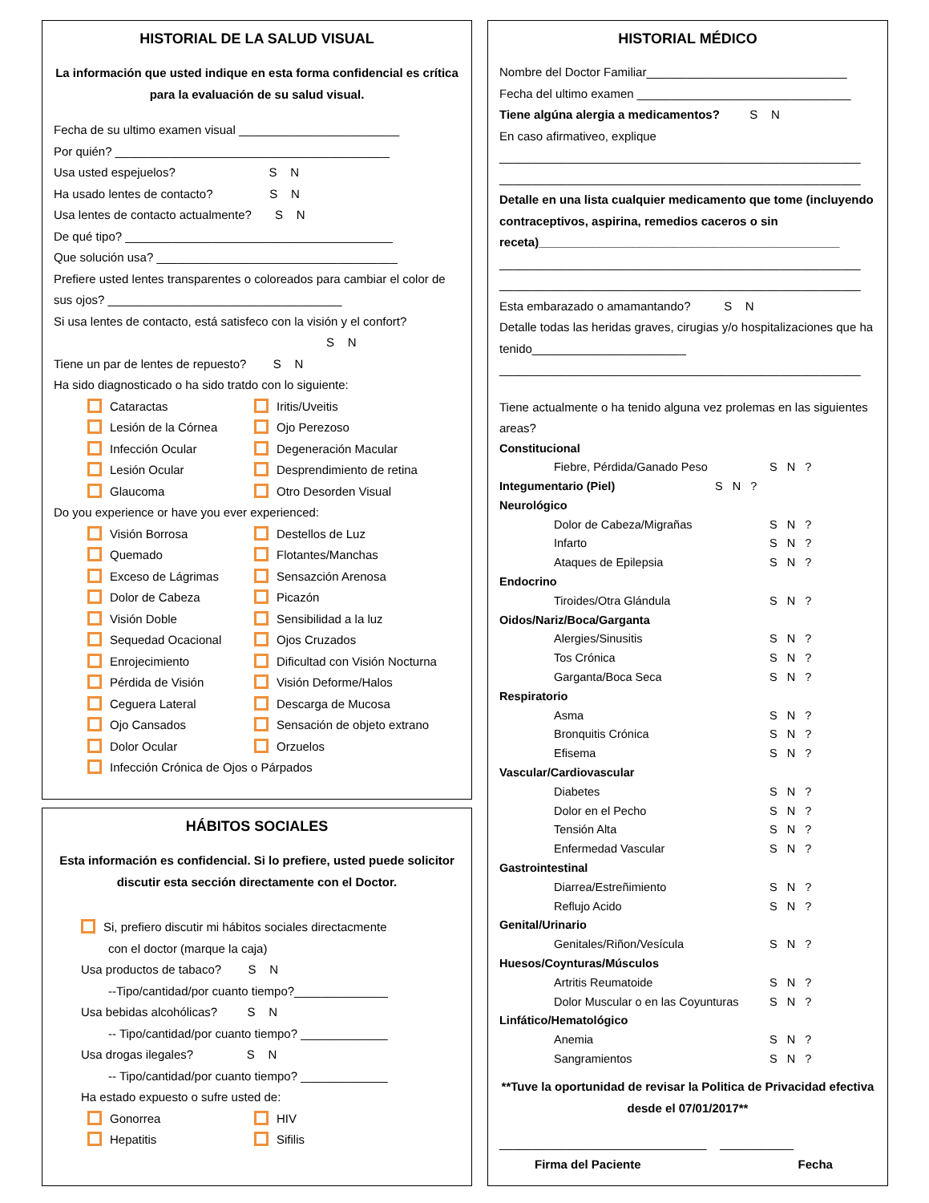HISTORIAL DE LA SALUD VISUAL
La información que usted indique en esta forma confidencial es crítica para la evaluación de su salud visual.
Fecha de su ultimo examen visual ________________________
Por quién? _________________________________________
Usa usted espejuelos? S N
Ha usado lentes de contacto? S N
Usa lentes de contacto actualmente? S N
De qué tipo? ________________________________________
Que solución usa? ____________________________________
Prefiere usted lentes transparentes o coloreados para cambiar el color de sus ojos? ___________________________________
Si usa lentes de contacto, está satisfeco con la visión y el confort?
S N
Tiene un par de lentes de repuesto? S N
Ha sido diagnosticado o ha sido tratdo con lo siguiente:
Cataractas
Iritis/Uveitis
Lesión de la Córnea
Ojo Perezoso
Infección Ocular
Degeneración Macular
Lesión Ocular
Desprendimiento de retina
Glaucoma
Otro Desorden Visual
Do you experience or have you ever experienced:
Visión Borrosa
Destellos de Luz
Quemado
Flotantes/Manchas
Exceso de Lágrimas
Sensazción Arenosa
Dolor de Cabeza
Picazón
Visión Doble
Sensibilidad a la luz
Sequedad Ocacional
Ojos Cruzados
Enrojecimiento
Dificultad con Visión Nocturna
Pérdida de Visión
Visión Deforme/Halos
Ceguera Lateral
Descarga de Mucosa
Ojo Cansados
Sensación de objeto extrano
Dolor Ocular
Orzuelos
Infección Crónica de Ojos o Párpados
HÁBITOS SOCIALES
Esta información es confidencial. Si lo prefiere, usted puede solicitor discutir esta sección directamente con el Doctor.
Si, prefiero discutir mi hábitos sociales directacmente
con el doctor (marque la caja)
Usa productos de tabaco? S N
--Tipo/cantidad/por cuanto tiempo?______________
Usa bebidas alcohólicas? S N
-- Tipo/cantidad/por cuanto tiempo? _____________
Usa drogas ilegales? S N
-- Tipo/cantidad/por cuanto tiempo? _____________
Ha estado expuesto o sufre usted de:
Gonorrea
HIV
Hepatitis
Sifilis
HISTORIAL MÉDICO
Nombre del Doctor Familiar______________________________
Fecha del ultimo examen ________________________________
Tiene algúna alergia a medicamentos? S N
En caso afirmativeo, explique
______________________________________________________
______________________________________________________
Detalle en una lista cualquier medicamento que tome (incluyendo contraceptivos, aspirina, remedios caceros o sin receta)_____________________________________________
______________________________________________________
______________________________________________________
Esta embarazado o amamantando? S N
Detalle todas las heridas graves, cirugias y/o hospitalizaciones que ha tenido_______________________
______________________________________________________
Tiene actualmente o ha tenido alguna vez prolemas en las siguientes areas?
Constitucional
Fiebre, Pérdida/Ganado Peso S N ?
Integumentario (Piel) S N ?
Neurológico
Dolor de Cabeza/Migrañas S N ?
Infarto S N ?
Ataques de Epilepsia S N ?
Endocrino
Tiroides/Otra Glándula S N ?
Oidos/Nariz/Boca/Garganta
Alergies/Sinusitis S N ?
Tos Crónica S N ?
Garganta/Boca Seca S N ?
Respiratorio
Asma S N ?
Bronquitis Crónica S N ?
Efisema S N ?
Vascular/Cardiovascular
Diabetes S N ?
Dolor en el Pecho S N ?
Tensión Alta S N ?
Enfermedad Vascular S N ?
Gastrointestinal
Diarrea/Estreñimiento S N ?
Reflujo Acido S N ?
Genital/Urinario
Genitales/Riñon/Vesícula S N ?
Huesos/Coynturas/Músculos
Artritis Reumatoide S N ?
Dolor Muscular o en las Coyunturas S N ?
Linfático/Hematológico
Anemia S N ?
Sangramientos S N ?
**Tuve la oportunidad de revisar la Politica de Privacidad efectiva desde el 07/01/2017**
_______________________________ ___________
Firma del Paciente Fecha